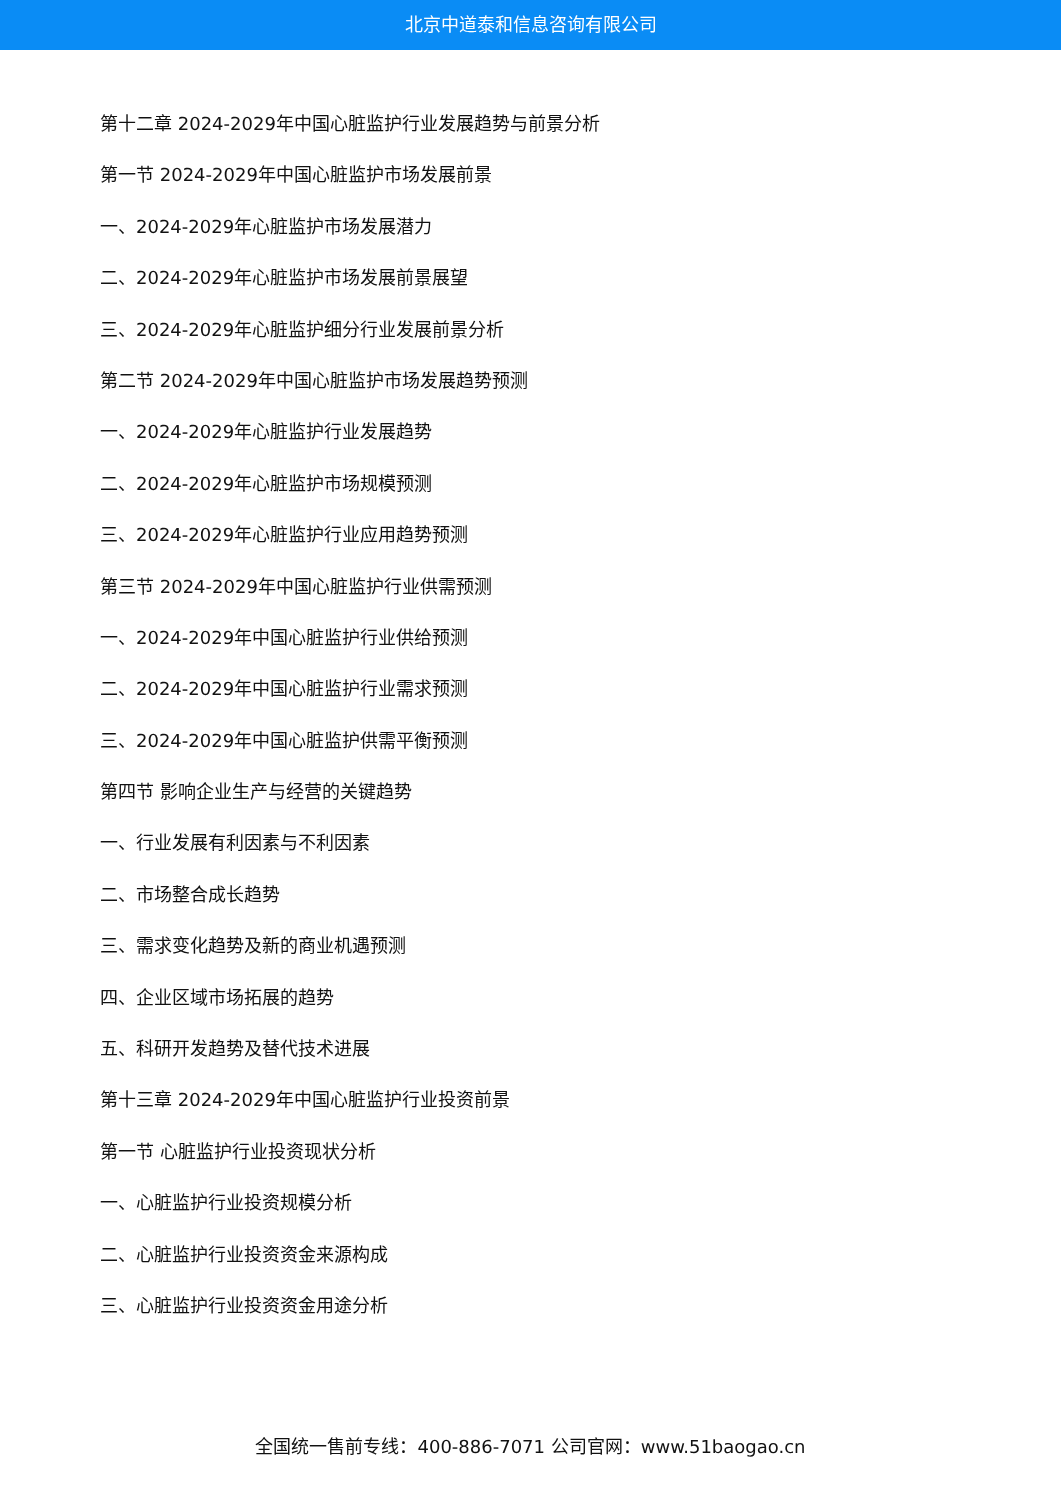北京中道泰和信息咨询有限公司
第十二章 2024-2029年中国心脏监护行业发展趋势与前景分析
第一节 2024-2029年中国心脏监护市场发展前景
一、2024-2029年心脏监护市场发展潜力
二、2024-2029年心脏监护市场发展前景展望
三、2024-2029年心脏监护细分行业发展前景分析
第二节 2024-2029年中国心脏监护市场发展趋势预测
一、2024-2029年心脏监护行业发展趋势
二、2024-2029年心脏监护市场规模预测
三、2024-2029年心脏监护行业应用趋势预测
第三节 2024-2029年中国心脏监护行业供需预测
一、2024-2029年中国心脏监护行业供给预测
二、2024-2029年中国心脏监护行业需求预测
三、2024-2029年中国心脏监护供需平衡预测
第四节 影响企业生产与经营的关键趋势
一、行业发展有利因素与不利因素
二、市场整合成长趋势
三、需求变化趋势及新的商业机遇预测
四、企业区域市场拓展的趋势
五、科研开发趋势及替代技术进展
第十三章 2024-2029年中国心脏监护行业投资前景
第一节 心脏监护行业投资现状分析
一、心脏监护行业投资规模分析
二、心脏监护行业投资资金来源构成
三、心脏监护行业投资资金用途分析
全国统一售前专线：400-886-7071 公司官网：www.51baogao.cn